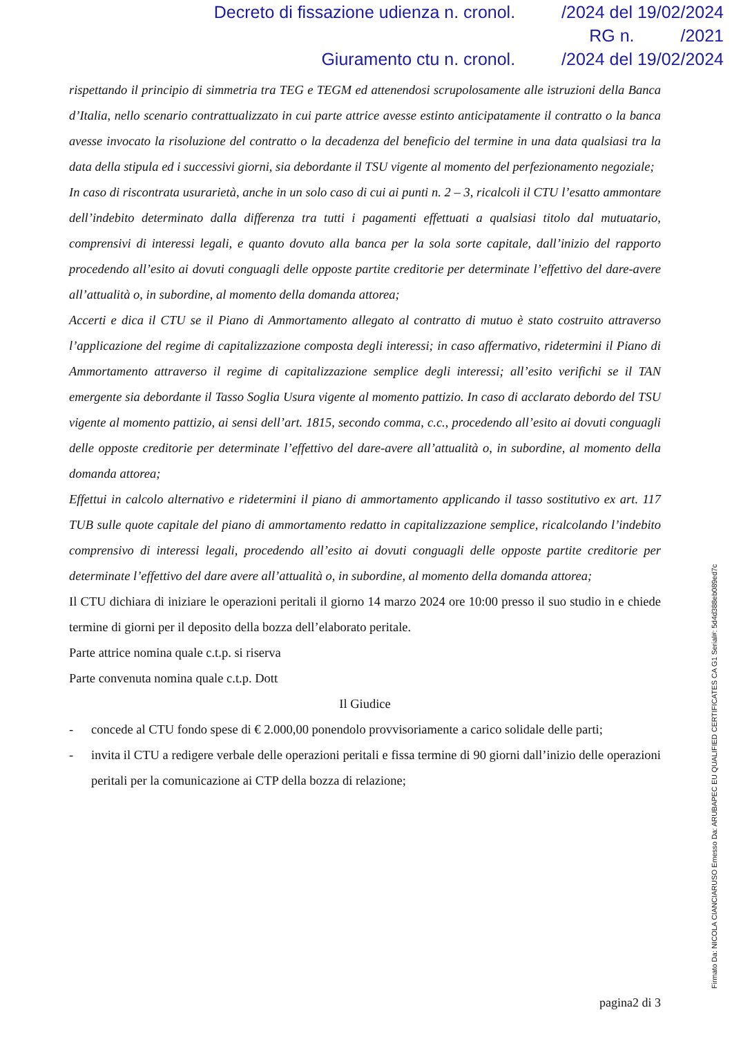Decreto di fissazione udienza n. cronol. /2024 del 19/02/2024
RG n. /2021
Giuramento ctu n. cronol. /2024 del 19/02/2024
rispettando il principio di simmetria tra TEG e TEGM ed attenendosi scrupolosamente alle istruzioni della Banca d’Italia, nello scenario contrattualizzato in cui parte attrice avesse estinto anticipatamente il contratto o la banca avesse invocato la risoluzione del contratto o la decadenza del beneficio del termine in una data qualsiasi tra la data della stipula ed i successivi giorni, sia debordante il TSU vigente al momento del perfezionamento negoziale;
In caso di riscontrata usurarietà, anche in un solo caso di cui ai punti n. 2 – 3, ricalcoli il CTU l’esatto ammontare dell’indebito determinato dalla differenza tra tutti i pagamenti effettuati a qualsiasi titolo dal mutuatario, comprensivi di interessi legali, e quanto dovuto alla banca per la sola sorte capitale, dall’inizio del rapporto procedendo all’esito ai dovuti conguagli delle opposte partite creditorie per determinate l’effettivo del dare-avere all’attualità o, in subordine, al momento della domanda attorea;
Accerti e dica il CTU se il Piano di Ammortamento allegato al contratto di mutuo è stato costruito attraverso l’applicazione del regime di capitalizzazione composta degli interessi; in caso affermativo, ridetermini il Piano di Ammortamento attraverso il regime di capitalizzazione semplice degli interessi; all’esito verifichi se il TAN emergente sia debordante il Tasso Soglia Usura vigente al momento pattizio. In caso di acclarato debordo del TSU vigente al momento pattizio, ai sensi dell’art. 1815, secondo comma, c.c., procedendo all’esito ai dovuti conguagli delle opposte creditorie per determinate l’effettivo del dare-avere all’attualità o, in subordine, al momento della domanda attorea;
Effettui in calcolo alternativo e ridetermini il piano di ammortamento applicando il tasso sostitutivo ex art. 117 TUB sulle quote capitale del piano di ammortamento redatto in capitalizzazione semplice, ricalcolando l’indebito comprensivo di interessi legali, procedendo all’esito ai dovuti conguagli delle opposte partite creditorie per determinate l’effettivo del dare avere all’attualità o, in subordine, al momento della domanda attorea;
Il CTU dichiara di iniziare le operazioni peritali il giorno 14 marzo 2024 ore 10:00 presso il suo studio in e chiede termine di giorni per il deposito della bozza dell’elaborato peritale.
Parte attrice nomina quale c.t.p. si riserva
Parte convenuta nomina quale c.t.p. Dott
Il Giudice
- concede al CTU fondo spese di € 2.000,00 ponendolo provvisoriamente a carico solidale delle parti;
- invita il CTU a redigere verbale delle operazioni peritali e fissa termine di 90 giorni dall’inizio delle operazioni peritali per la comunicazione ai CTP della bozza di relazione;
pagina2 di 3
Firmato Da: NICOLA CIANCIARUSO Emesso Da: ARUBAPEC EU QUALIFIED CERTIFICATES CA G1 Serial#: 5d4d388eb089ed7c